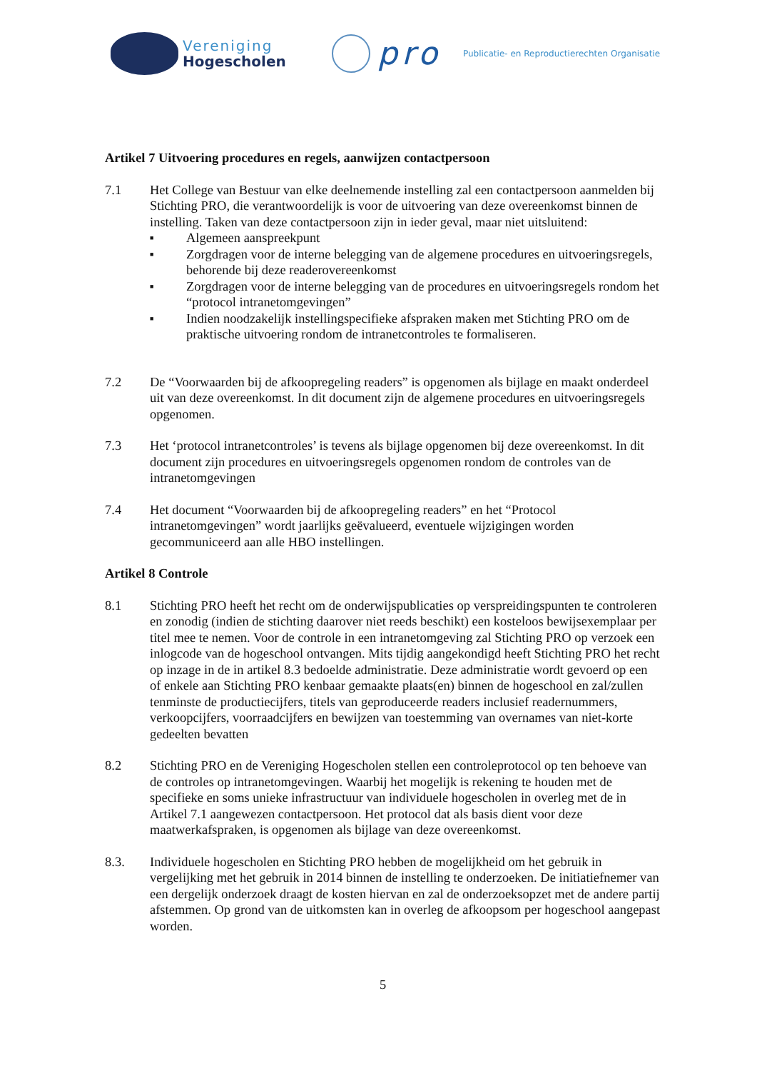Vereniging
Hogescholen
pro
Publicatie- en Reproductierechten Organisatie
Artikel 7 Uitvoering procedures en regels, aanwijzen contactpersoon
7.1 Het College van Bestuur van elke deelnemende instelling zal een contactpersoon aanmelden bij Stichting PRO, die verantwoordelijk is voor de uitvoering van deze overeenkomst binnen de instelling. Taken van deze contactpersoon zijn in ieder geval, maar niet uitsluitend:
■ Algemeen aanspreekpunt
■ Zorgdragen voor de interne belegging van de algemene procedures en uitvoeringsregels, behorende bij deze readerovereenkomst
■ Zorgdragen voor de interne belegging van de procedures en uitvoeringsregels rondom het “protocol intranetomgevingen”
■ Indien noodzakelijk instellingspecifieke afspraken maken met Stichting PRO om de praktische uitvoering rondom de intranetcontroles te formaliseren.
7.2 De “Voorwaarden bij de afkoopregeling readers” is opgenomen als bijlage en maakt onderdeel uit van deze overeenkomst. In dit document zijn de algemene procedures en uitvoeringsregels opgenomen.
7.3 Het ‘protocol intranetcontroles’ is tevens als bijlage opgenomen bij deze overeenkomst. In dit document zijn procedures en uitvoeringsregels opgenomen rondom de controles van de intranetomgevingen
7.4 Het document “Voorwaarden bij de afkoopregeling readers” en het “Protocol intranetomgevingen” wordt jaarlijks geëvalueerd, eventuele wijzigingen worden gecommuniceerd aan alle HBO instellingen.
Artikel 8 Controle
8.1 Stichting PRO heeft het recht om de onderwijspublicaties op verspreidingspunten te controleren en zonodig (indien de stichting daarover niet reeds beschikt) een kosteloos bewijsexemplaar per titel mee te nemen. Voor de controle in een intranetomgeving zal Stichting PRO op verzoek een inlogcode van de hogeschool ontvangen. Mits tijdig aangekondigd heeft Stichting PRO het recht op inzage in de in artikel 8.3 bedoelde administratie. Deze administratie wordt gevoerd op een of enkele aan Stichting PRO kenbaar gemaakte plaats(en) binnen de hogeschool en zal/zullen tenminste de productiecijfers, titels van geproduceerde readers inclusief readernummers, verkoopcijfers, voorraadcijfers en bewijzen van toestemming van overnames van niet-korte gedeelten bevatten
8.2 Stichting PRO en de Vereniging Hogescholen stellen een controleprotocol op ten behoeve van de controles op intranetomgevingen. Waarbij het mogelijk is rekening te houden met de specifieke en soms unieke infrastructuur van individuele hogescholen in overleg met de in Artikel 7.1 aangewezen contactpersoon. Het protocol dat als basis dient voor deze maatwerkafspraken, is opgenomen als bijlage van deze overeenkomst.
8.3. Individuele hogescholen en Stichting PRO hebben de mogelijkheid om het gebruik in vergelijking met het gebruik in 2014 binnen de instelling te onderzoeken. De initiatiefnemer van een dergelijk onderzoek draagt de kosten hiervan en zal de onderzoeksopzet met de andere partij afstemmen. Op grond van de uitkomsten kan in overleg de afkoopsom per hogeschool aangepast worden.
5